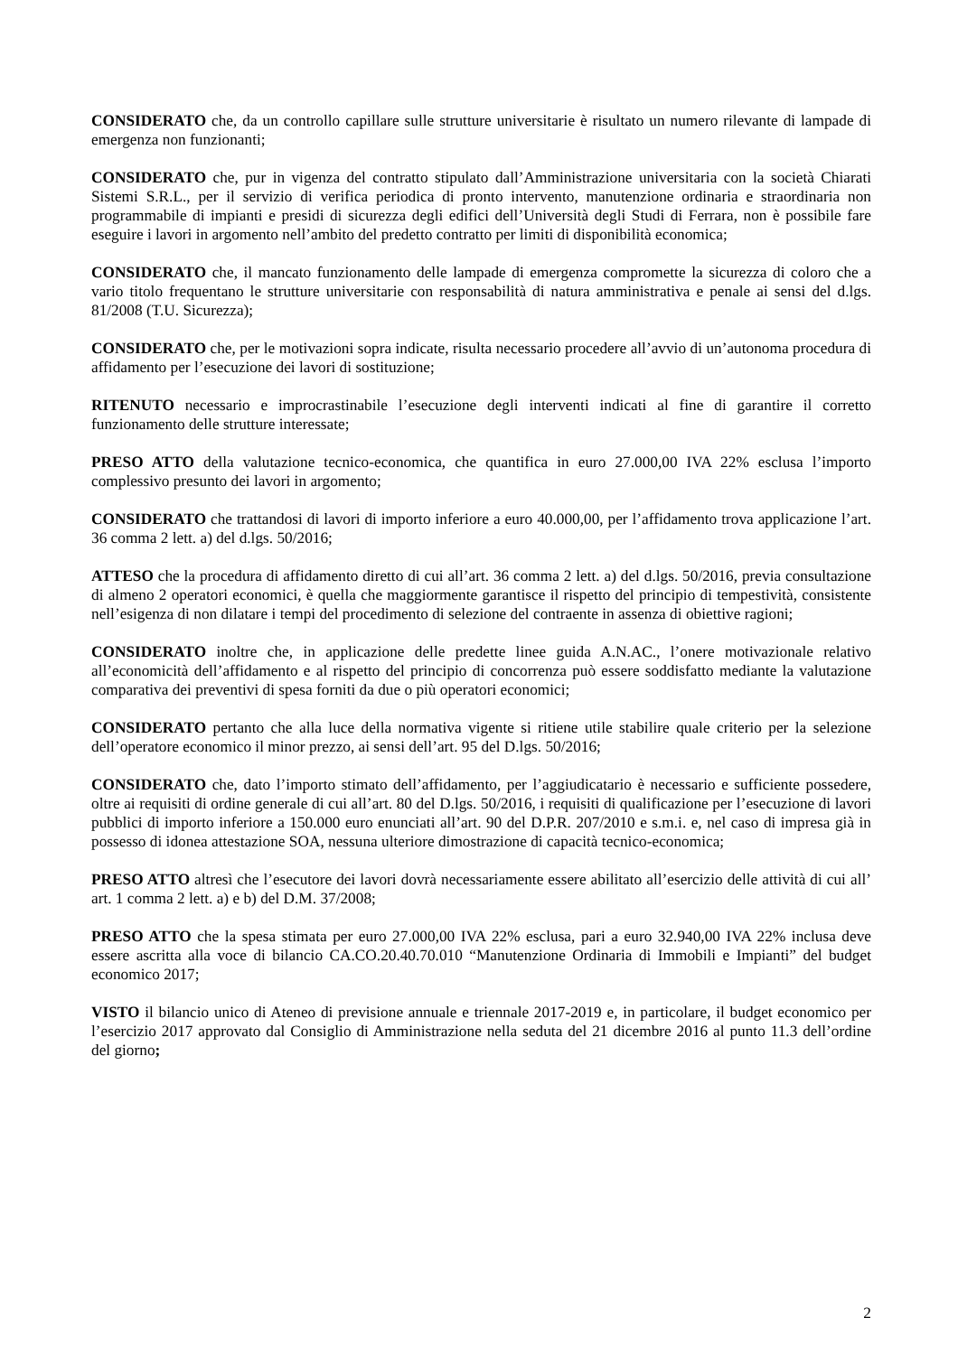CONSIDERATO che, da un controllo capillare sulle strutture universitarie è risultato un numero rilevante di lampade di emergenza non funzionanti;
CONSIDERATO che, pur in vigenza del contratto stipulato dall’Amministrazione universitaria con la società Chiarati Sistemi S.R.L., per il servizio di verifica periodica di pronto intervento, manutenzione ordinaria e straordinaria non programmabile di impianti e presidi di sicurezza degli edifici dell’Università degli Studi di Ferrara, non è possibile fare eseguire i lavori in argomento nell’ambito del predetto contratto per limiti di disponibilità economica;
CONSIDERATO che, il mancato funzionamento delle lampade di emergenza compromette la sicurezza di coloro che a vario titolo frequentano le strutture universitarie con responsabilità di natura amministrativa e penale ai sensi del d.lgs. 81/2008 (T.U. Sicurezza);
CONSIDERATO che, per le motivazioni sopra indicate, risulta necessario procedere all’avvio di un’autonoma procedura di affidamento per l’esecuzione dei lavori di sostituzione;
RITENUTO necessario e improcrastinabile l’esecuzione degli interventi indicati al fine di garantire il corretto funzionamento delle strutture interessate;
PRESO ATTO della valutazione tecnico-economica, che quantifica in euro 27.000,00 IVA 22% esclusa l’importo complessivo presunto dei lavori in argomento;
CONSIDERATO che trattandosi di lavori di importo inferiore a euro 40.000,00, per l’affidamento trova applicazione l’art. 36 comma 2 lett. a) del d.lgs. 50/2016;
ATTESO che la procedura di affidamento diretto di cui all’art. 36 comma 2 lett. a) del d.lgs. 50/2016, previa consultazione di almeno 2 operatori economici, è quella che maggiormente garantisce il rispetto del principio di tempestività, consistente nell’esigenza di non dilatare i tempi del procedimento di selezione del contraente in assenza di obiettive ragioni;
CONSIDERATO inoltre che, in applicazione delle predette linee guida A.N.AC., l’onere motivazionale relativo all’economicità dell’affidamento e al rispetto del principio di concorrenza può essere soddisfatto mediante la valutazione comparativa dei preventivi di spesa forniti da due o più operatori economici;
CONSIDERATO pertanto che alla luce della normativa vigente si ritiene utile stabilire quale criterio per la selezione dell’operatore economico il minor prezzo, ai sensi dell’art. 95 del D.lgs. 50/2016;
CONSIDERATO che, dato l’importo stimato dell’affidamento, per l’aggiudicatario è necessario e sufficiente possedere, oltre ai requisiti di ordine generale di cui all’art. 80 del D.lgs. 50/2016, i requisiti di qualificazione per l’esecuzione di lavori pubblici di importo inferiore a 150.000 euro enunciati all’art. 90 del D.P.R. 207/2010 e s.m.i. e, nel caso di impresa già in possesso di idonea attestazione SOA, nessuna ulteriore dimostrazione di capacità tecnico-economica;
PRESO ATTO altresì che l’esecutore dei lavori dovrà necessariamente essere abilitato all’esercizio delle attività di cui all’ art. 1 comma 2 lett. a) e b) del D.M. 37/2008;
PRESO ATTO che la spesa stimata per euro 27.000,00 IVA 22% esclusa, pari a euro 32.940,00 IVA 22% inclusa deve essere ascritta alla voce di bilancio CA.CO.20.40.70.010 “Manutenzione Ordinaria di Immobili e Impianti” del budget economico 2017;
VISTO il bilancio unico di Ateneo di previsione annuale e triennale 2017-2019 e, in particolare, il budget economico per l’esercizio 2017 approvato dal Consiglio di Amministrazione nella seduta del 21 dicembre 2016 al punto 11.3 dell’ordine del giorno;
2